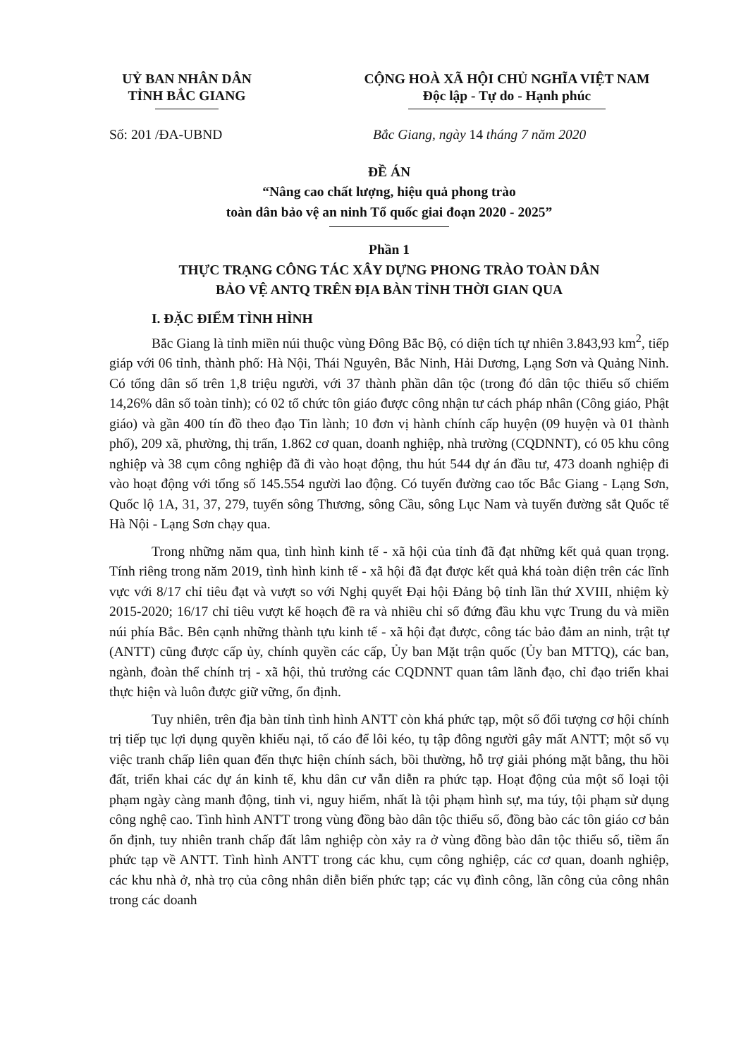UỶ BAN NHÂN DÂN
TỈNH BẮC GIANG
CỘNG HOÀ XÃ HỘI CHỦ NGHĨA VIỆT NAM
Độc lập - Tự do - Hạnh phúc
Số: 201 /ĐA-UBND Bắc Giang, ngày 14 tháng 7 năm 2020
ĐỀ ÁN
“Nâng cao chất lượng, hiệu quả phong trào
toàn dân bảo vệ an ninh Tổ quốc giai đoạn 2020 - 2025”
Phần 1
THỰC TRẠNG CÔNG TÁC XÂY DỰNG PHONG TRÀO TOÀN DÂN
BẢO VỆ ANTQ TRÊN ĐỊA BÀN TỈNH THỜI GIAN QUA
I. ĐẶC ĐIỂM TÌNH HÌNH
Bắc Giang là tỉnh miền núi thuộc vùng Đông Bắc Bộ, có diện tích tự nhiên 3.843,93 km<sup>2</sup>, tiếp giáp với 06 tỉnh, thành phố: Hà Nội, Thái Nguyên, Bắc Ninh, Hải Dương, Lạng Sơn và Quảng Ninh. Có tổng dân số trên 1,8 triệu người, với 37 thành phần dân tộc (trong đó dân tộc thiểu số chiếm 14,26% dân số toàn tỉnh); có 02 tổ chức tôn giáo được công nhận tư cách pháp nhân (Công giáo, Phật giáo) và gần 400 tín đồ theo đạo Tin lành; 10 đơn vị hành chính cấp huyện (09 huyện và 01 thành phố), 209 xã, phường, thị trấn, 1.862 cơ quan, doanh nghiệp, nhà trường (CQDNNT), có 05 khu công nghiệp và 38 cụm công nghiệp đã đi vào hoạt động, thu hút 544 dự án đầu tư, 473 doanh nghiệp đi vào hoạt động với tổng số 145.554 người lao động. Có tuyến đường cao tốc Bắc Giang - Lạng Sơn, Quốc lộ 1A, 31, 37, 279, tuyến sông Thương, sông Cầu, sông Lục Nam và tuyến đường sắt Quốc tế Hà Nội - Lạng Sơn chạy qua.
Trong những năm qua, tình hình kinh tế - xã hội của tỉnh đã đạt những kết quả quan trọng. Tính riêng trong năm 2019, tình hình kinh tế - xã hội đã đạt được kết quả khá toàn diện trên các lĩnh vực với 8/17 chỉ tiêu đạt và vượt so với Nghị quyết Đại hội Đảng bộ tỉnh lần thứ XVIII, nhiệm kỳ 2015-2020; 16/17 chỉ tiêu vượt kế hoạch đề ra và nhiều chỉ số đứng đầu khu vực Trung du và miền núi phía Bắc. Bên cạnh những thành tựu kinh tế - xã hội đạt được, công tác bảo đảm an ninh, trật tự (ANTT) cũng được cấp ủy, chính quyền các cấp, Ủy ban Mặt trận quốc (Ủy ban MTTQ), các ban, ngành, đoàn thể chính trị - xã hội, thủ trưởng các CQDNNT quan tâm lãnh đạo, chỉ đạo triển khai thực hiện và luôn được giữ vững, ổn định.
Tuy nhiên, trên địa bàn tỉnh tình hình ANTT còn khá phức tạp, một số đối tượng cơ hội chính trị tiếp tục lợi dụng quyền khiếu nại, tố cáo để lôi kéo, tụ tập đông người gây mất ANTT; một số vụ việc tranh chấp liên quan đến thực hiện chính sách, bồi thường, hỗ trợ giải phóng mặt bằng, thu hồi đất, triển khai các dự án kinh tế, khu dân cư vẫn diễn ra phức tạp. Hoạt động của một số loại tội phạm ngày càng manh động, tinh vi, nguy hiểm, nhất là tội phạm hình sự, ma túy, tội phạm sử dụng công nghệ cao. Tình hình ANTT trong vùng đồng bào dân tộc thiểu số, đồng bào các tôn giáo cơ bản ổn định, tuy nhiên tranh chấp đất lâm nghiệp còn xảy ra ở vùng đồng bào dân tộc thiểu số, tiềm ẩn phức tạp về ANTT. Tình hình ANTT trong các khu, cụm công nghiệp, các cơ quan, doanh nghiệp, các khu nhà ở, nhà trọ của công nhân diễn biến phức tạp; các vụ đình công, lãn công của công nhân trong các doanh